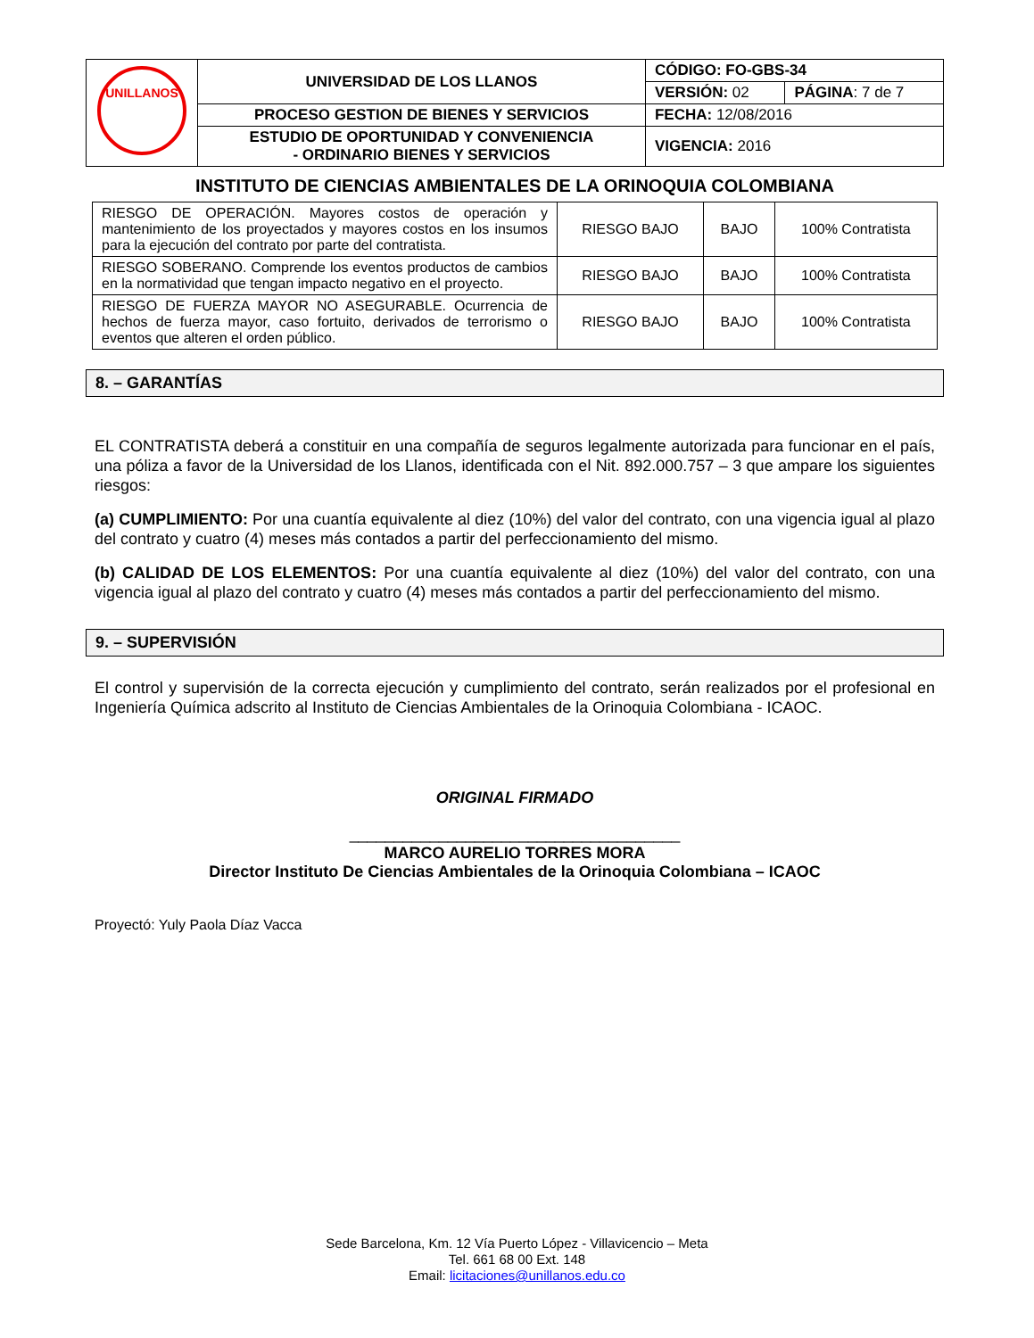| UNILLANOS | UNIVERSIDAD DE LOS LLANOS | CÓDIGO: FO-GBS-34 | |
| | | VERSIÓN: 02 | PÁGINA : 7 de 7 |
| | PROCESO GESTION DE BIENES Y SERVICIOS | FECHA: 12/08/2016 | |
| | ESTUDIO DE OPORTUNIDAD Y CONVENIENCIA - ORDINARIO BIENES Y SERVICIOS | VIGENCIA: 2016 | |
INSTITUTO DE CIENCIAS AMBIENTALES DE LA ORINOQUIA COLOMBIANA
| RIESGO DE OPERACIÓN. Mayores costos de operación y mantenimiento de los proyectados y mayores costos en los insumos para la ejecución del contrato por parte del contratista. | RIESGO BAJO | BAJO | 100% Contratista |
| RIESGO SOBERANO. Comprende los eventos productos de cambios en la normatividad que tengan impacto negativo en el proyecto. | RIESGO BAJO | BAJO | 100% Contratista |
| RIESGO DE FUERZA MAYOR NO ASEGURABLE. Ocurrencia de hechos de fuerza mayor, caso fortuito, derivados de terrorismo o eventos que alteren el orden público. | RIESGO BAJO | BAJO | 100% Contratista |
8. – GARANTÍAS
EL CONTRATISTA deberá a constituir en una compañía de seguros legalmente autorizada para funcionar en el país, una póliza a favor de la Universidad de los Llanos, identificada con el Nit. 892.000.757 – 3 que ampare los siguientes riesgos:
(a) CUMPLIMIENTO: Por una cuantía equivalente al diez (10%) del valor del contrato, con una vigencia igual al plazo del contrato y cuatro (4) meses más contados a partir del perfeccionamiento del mismo.
(b) CALIDAD DE LOS ELEMENTOS: Por una cuantía equivalente al diez (10%) del valor del contrato, con una vigencia igual al plazo del contrato y cuatro (4) meses más contados a partir del perfeccionamiento del mismo.
9. – SUPERVISIÓN
El control y supervisión de la correcta ejecución y cumplimiento del contrato, serán realizados por el profesional en Ingeniería Química adscrito al Instituto de Ciencias Ambientales de la Orinoquia Colombiana - ICAOC.
ORIGINAL FIRMADO
_____________________________________
MARCO AURELIO TORRES MORA
Director Instituto De Ciencias Ambientales de la Orinoquia Colombiana – ICAOC
Proyectó: Yuly Paola Díaz Vacca
Sede Barcelona, Km. 12 Vía Puerto López - Villavicencio – Meta
Tel. 661 68 00 Ext. 148
Email: licitaciones@unillanos.edu.co